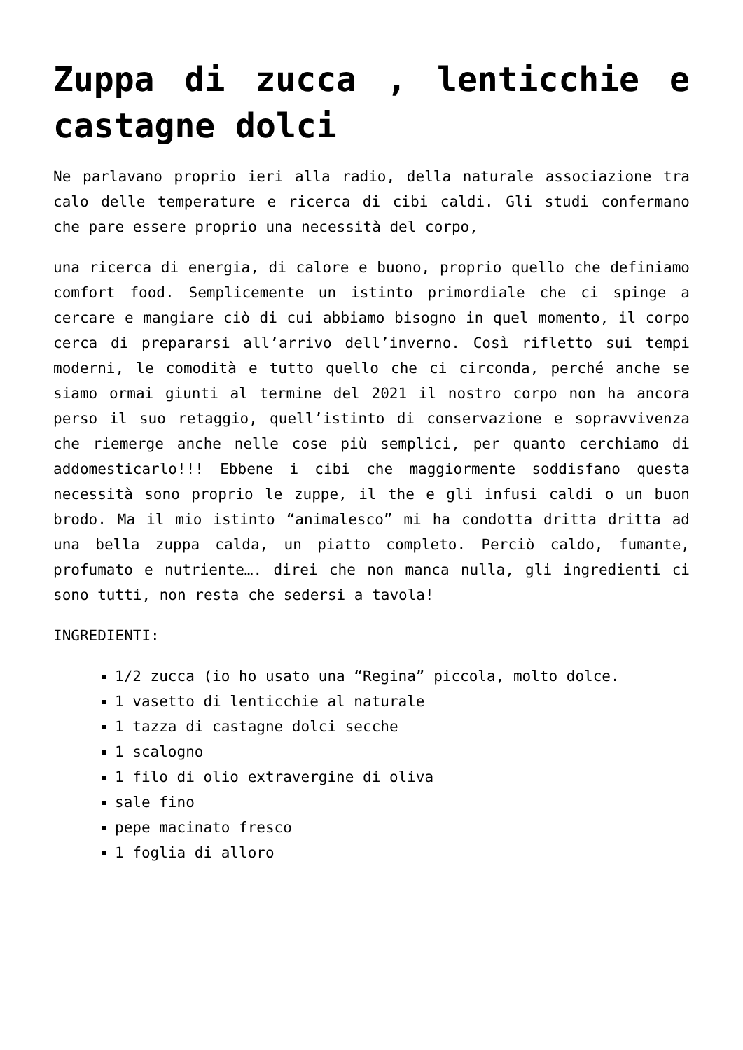Zuppa di zucca , lenticchie e castagne dolci
Ne parlavano proprio ieri alla radio, della naturale associazione tra calo delle temperature e ricerca di cibi caldi. Gli studi confermano che pare essere proprio una necessità del corpo,
una ricerca di energia, di calore e buono, proprio quello che definiamo comfort food. Semplicemente un istinto primordiale che ci spinge a cercare e mangiare ciò di cui abbiamo bisogno in quel momento, il corpo cerca di prepararsi all’arrivo dell’inverno. Così rifletto sui tempi moderni, le comodità e tutto quello che ci circonda, perché anche se siamo ormai giunti al termine del 2021 il nostro corpo non ha ancora perso il suo retaggio, quell’istinto di conservazione e sopravvivenza che riemerge anche nelle cose più semplici, per quanto cerchiamo di addomesticarlo!!! Ebbene i cibi che maggiormente soddisfano questa necessità sono proprio le zuppe, il the e gli infusi caldi o un buon brodo. Ma il mio istinto “animalesco” mi ha condotta dritta dritta ad una bella zuppa calda, un piatto completo. Perciò caldo, fumante, profumato e nutriente…. direi che non manca nulla, gli ingredienti ci sono tutti, non resta che sedersi a tavola!
INGREDIENTI:
1/2 zucca (io ho usato una “Regina” piccola, molto dolce.
1 vasetto di lenticchie al naturale
1 tazza di castagne dolci secche
1 scalogno
1 filo di olio extravergine di oliva
sale fino
pepe macinato fresco
1 foglia di alloro